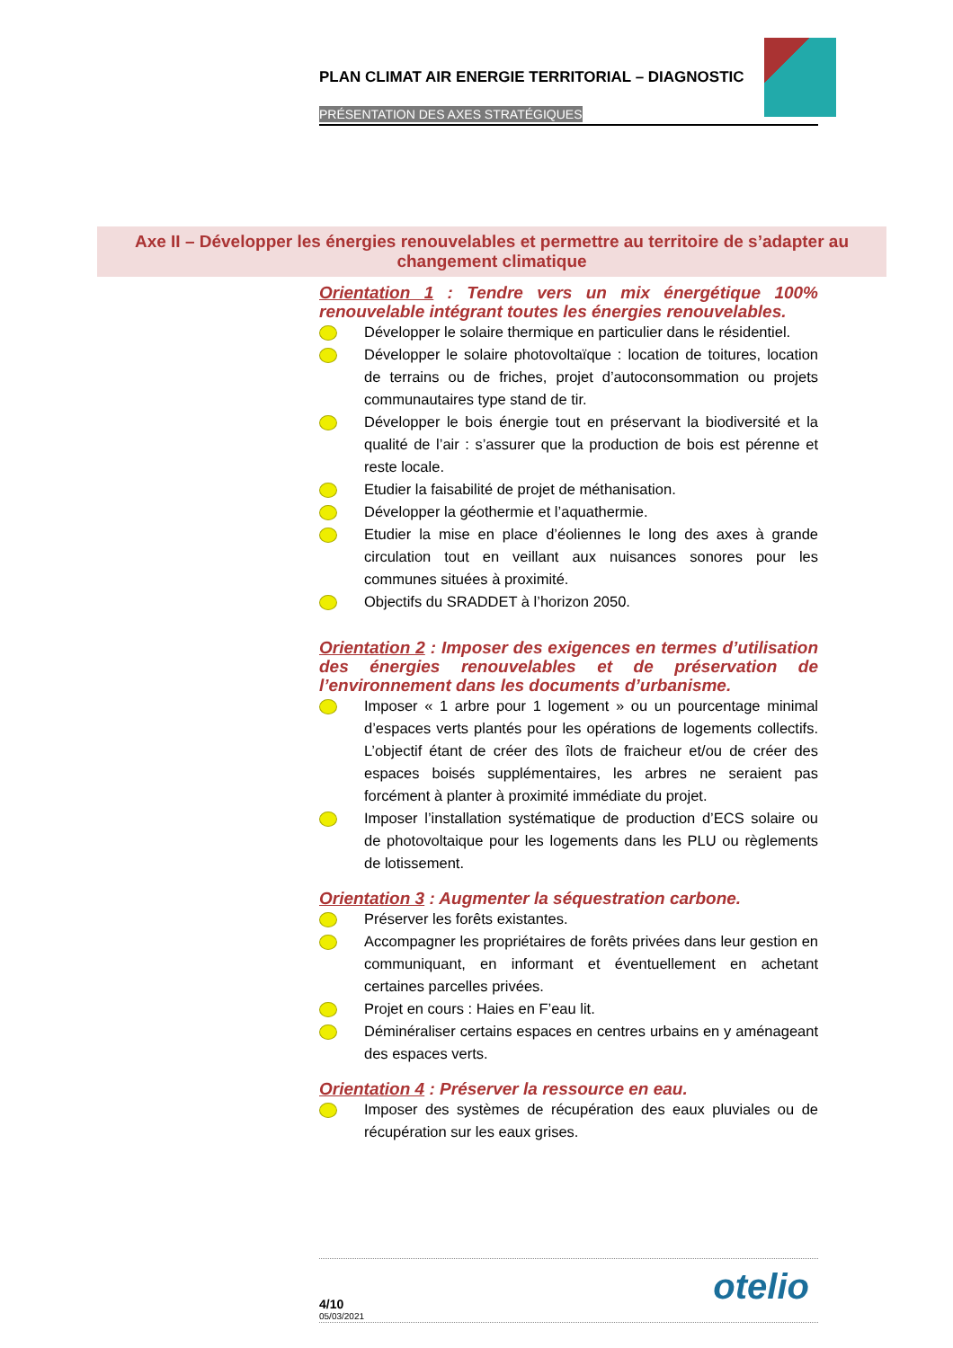PLAN CLIMAT AIR ENERGIE TERRITORIAL – DIAGNOSTIC
PRÉSENTATION DES AXES STRATÉGIQUES
Axe II – Développer les énergies renouvelables et permettre au territoire de s’adapter au changement climatique
Orientation 1 : Tendre vers un mix énergétique 100% renouvelable intégrant toutes les énergies renouvelables.
Développer le solaire thermique en particulier dans le résidentiel.
Développer le solaire photovoltaïque : location de toitures, location de terrains ou de friches, projet d’autoconsommation ou projets communautaires type stand de tir.
Développer le bois énergie tout en préservant la biodiversité et la qualité de l’air : s’assurer que la production de bois est pérenne et reste locale.
Etudier la faisabilité de projet de méthanisation.
Développer la géothermie et l’aquathermie.
Etudier la mise en place d’éoliennes le long des axes à grande circulation tout en veillant aux nuisances sonores pour les communes situées à proximité.
Objectifs du SRADDET à l’horizon 2050.
Orientation 2 : Imposer des exigences en termes d’utilisation des énergies renouvelables et de préservation de l’environnement dans les documents d’urbanisme.
Imposer « 1 arbre pour 1 logement » ou un pourcentage minimal d’espaces verts plantés pour les opérations de logements collectifs. L’objectif étant de créer des îlots de fraicheur et/ou de créer des espaces boisés supplémentaires, les arbres ne seraient pas forcément à planter à proximité immédiate du projet.
Imposer l’installation systématique de production d’ECS solaire ou de photovoltaique pour les logements dans les PLU ou règlements de lotissement.
Orientation 3 : Augmenter la séquestration carbone.
Préserver les forêts existantes.
Accompagner les propriétaires de forêts privées dans leur gestion en communiquant, en informant et éventuellement en achetant certaines parcelles privées.
Projet en cours : Haies en F’eau lit.
Déminéraliser certains espaces en centres urbains en y aménageant des espaces verts.
Orientation 4 : Préserver la ressource en eau.
Imposer des systèmes de récupération des eaux pluviales ou de récupération sur les eaux grises.
4/10
05/03/2021
otelio